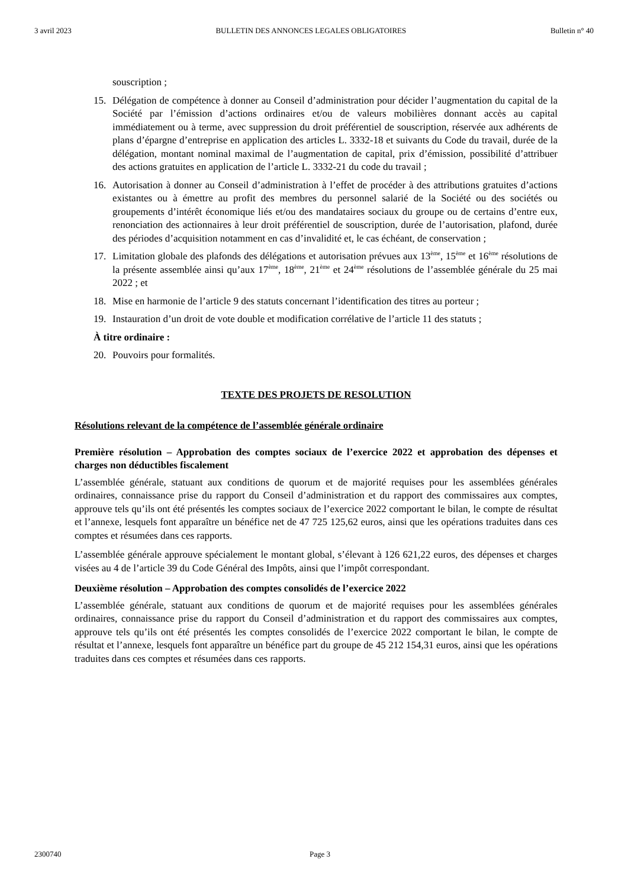3 avril 2023 BULLETIN DES ANNONCES LEGALES OBLIGATOIRES Bulletin n° 40
souscription ;
15. Délégation de compétence à donner au Conseil d’administration pour décider l’augmentation du capital de la Société par l’émission d’actions ordinaires et/ou de valeurs mobilières donnant accès au capital immédiatement ou à terme, avec suppression du droit préférentiel de souscription, réservée aux adhérents de plans d’épargne d’entreprise en application des articles L. 3332-18 et suivants du Code du travail, durée de la délégation, montant nominal maximal de l’augmentation de capital, prix d’émission, possibilité d’attribuer des actions gratuites en application de l’article L. 3332-21 du code du travail ;
16. Autorisation à donner au Conseil d’administration à l’effet de procéder à des attributions gratuites d’actions existantes ou à émettre au profit des membres du personnel salarié de la Société ou des sociétés ou groupements d’intérêt économique liés et/ou des mandataires sociaux du groupe ou de certains d’entre eux, renonciation des actionnaires à leur droit préférentiel de souscription, durée de l’autorisation, plafond, durée des périodes d’acquisition notamment en cas d’invalidité et, le cas échéant, de conservation ;
17. Limitation globale des plafonds des délégations et autorisation prévues aux 13<sup>ème</sup>, 15<sup>ème</sup> et 16<sup>ème</sup> résolutions de la présente assemblée ainsi qu’aux 17<sup>ème</sup>, 18<sup>ème</sup>, 21<sup>ème</sup> et 24<sup>ème</sup> résolutions de l’assemblée générale du 25 mai 2022 ; et
18. Mise en harmonie de l’article 9 des statuts concernant l’identification des titres au porteur ;
19. Instauration d’un droit de vote double et modification corrélative de l’article 11 des statuts ;
À titre ordinaire :
20. Pouvoirs pour formalités.
TEXTE DES PROJETS DE RESOLUTION
Résolutions relevant de la compétence de l’assemblée générale ordinaire
Première résolution – Approbation des comptes sociaux de l’exercice 2022 et approbation des dépenses et charges non déductibles fiscalement
L’assemblée générale, statuant aux conditions de quorum et de majorité requises pour les assemblées générales ordinaires, connaissance prise du rapport du Conseil d’administration et du rapport des commissaires aux comptes, approuve tels qu’ils ont été présentés les comptes sociaux de l’exercice 2022 comportant le bilan, le compte de résultat et l’annexe, lesquels font apparaître un bénéfice net de 47 725 125,62 euros, ainsi que les opérations traduites dans ces comptes et résumées dans ces rapports.
L’assemblée générale approuve spécialement le montant global, s’élevant à 126 621,22 euros, des dépenses et charges visées au 4 de l’article 39 du Code Général des Impôts, ainsi que l’impôt correspondant.
Deuxième résolution – Approbation des comptes consolidés de l’exercice 2022
L’assemblée générale, statuant aux conditions de quorum et de majorité requises pour les assemblées générales ordinaires, connaissance prise du rapport du Conseil d’administration et du rapport des commissaires aux comptes, approuve tels qu’ils ont été présentés les comptes consolidés de l’exercice 2022 comportant le bilan, le compte de résultat et l’annexe, lesquels font apparaître un bénéfice part du groupe de 45 212 154,31 euros, ainsi que les opérations traduites dans ces comptes et résumées dans ces rapports.
2300740 Page 3